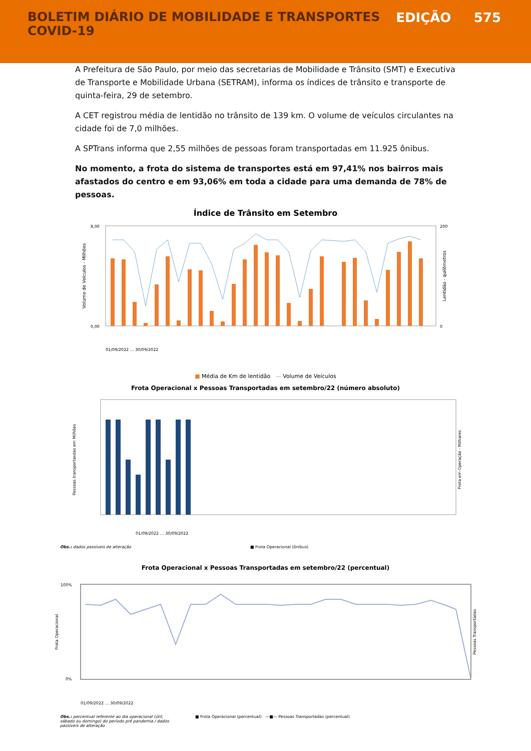BOLETIM DIÁRIO DE MOBILIDADE E TRANSPORTES
COVID-19
EDIÇÃO 575
A Prefeitura de São Paulo, por meio das secretarias de Mobilidade e Trânsito (SMT) e Executiva de Transporte e Mobilidade Urbana (SETRAM), informa os índices de trânsito e transporte de quinta-feira, 29 de setembro.
A CET registrou média de lentidão no trânsito de 139 km. O volume de veículos circulantes na cidade foi de 7,0 milhões.
A SPTrans informa que 2,55 milhões de pessoas foram transportadas em 11.925 ônibus.
No momento, a frota do sistema de transportes está em 97,41% nos bairros mais afastados do centro e em 93,06% em toda a cidade para uma demanda de 78% de pessoas.
Índice de Trânsito em Setembro
Volume de Veículos - Milhões
Lentidão - quilômetros
8,00
0,00
200
0
01/09/2022 … 30/09/2022
■ Média de Km de lentidão — Volume de Veículos
Frota Operacional x Pessoas Transportadas em setembro/22 (número absoluto)
Pessoas transportasdas em Milhões
Frota em Operação - Milhares
01/09/2022 … 30/09/2022
Obs.: dados passíveis de alteração ■ Frota Operacional (ônibus)
Frota Operacional x Pessoas Transportadas em setembro/22 (percentual)
Frota Operacional
Pessoas Transportadas
100%
0%
01/09/2022 … 30/09/2022
Obs.: percentual referente ao dia operacional (útil, sábado ou domingo) do período pré pandemia / dados passíveis de alteração
■ Frota Operacional (percentual) —■— Pessoas Transportadas (percentual)